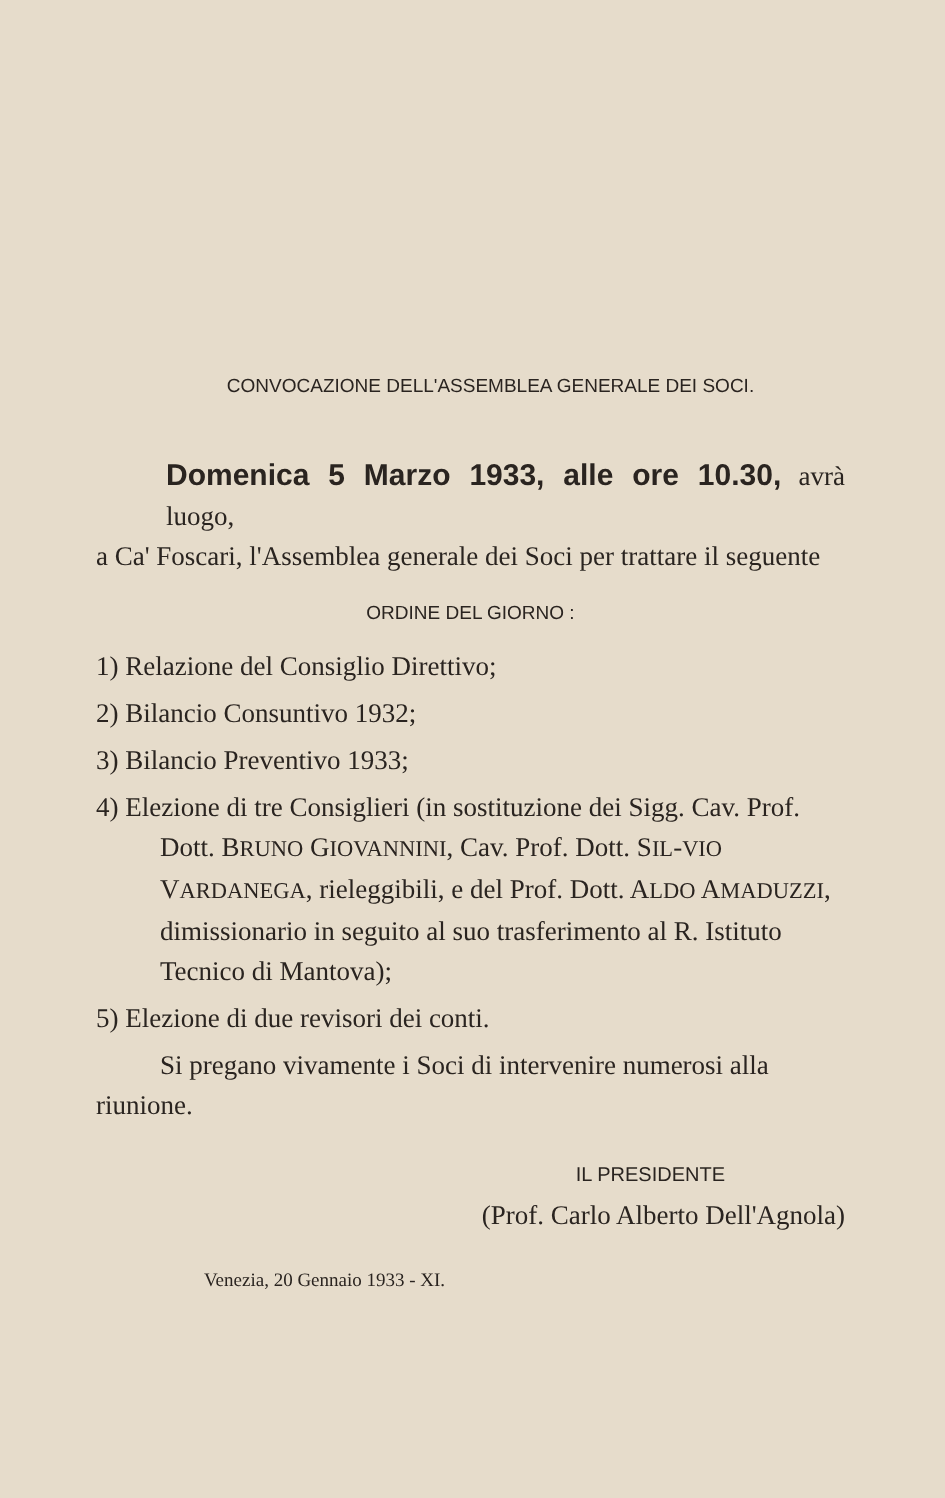CONVOCAZIONE DELL'ASSEMBLEA GENERALE DEI SOCI.
Domenica 5 Marzo 1933, alle ore 10.30, avrà luogo,
a Ca' Foscari, l'Assemblea generale dei Soci per trattare il seguente
ORDINE DEL GIORNO :
1) Relazione del Consiglio Direttivo;
2) Bilancio Consuntivo 1932;
3) Bilancio Preventivo 1933;
4) Elezione di tre Consiglieri (in sostituzione dei Sigg. Cav. Prof. Dott. BRUNO GIOVANNINI, Cav. Prof. Dott. SIL-VIO VARDANEGA, rieleggibili, e del Prof. Dott. ALDO AMADUZZI, dimissionario in seguito al suo trasferimento al R. Istituto Tecnico di Mantova);
5) Elezione di due revisori dei conti.
Si pregano vivamente i Soci di intervenire numerosi alla riunione.
IL PRESIDENTE
(Prof. Carlo Alberto Dell'Agnola)
Venezia, 20 Gennaio 1933 - XI.